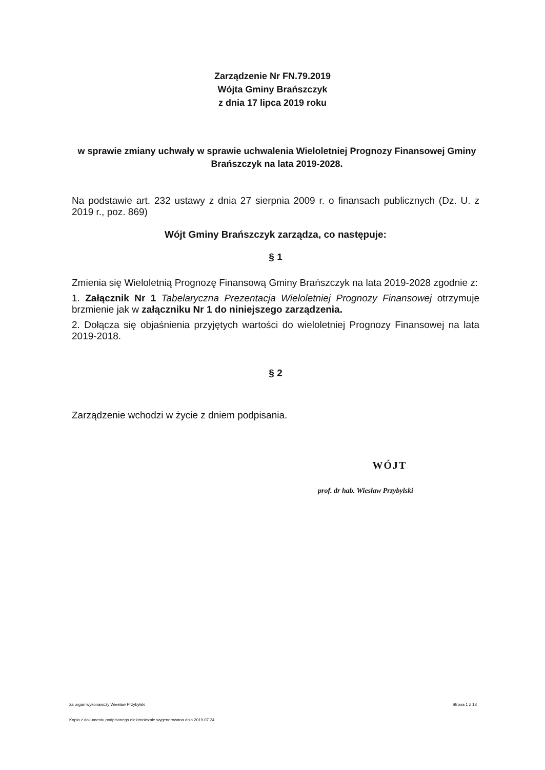Zarządzenie Nr FN.79.2019
Wójta Gminy Brańszczyk
z dnia 17 lipca 2019 roku
w sprawie zmiany uchwały w sprawie uchwalenia Wieloletniej Prognozy Finansowej Gminy Brańszczyk na lata 2019-2028.
Na podstawie art. 232 ustawy z dnia 27 sierpnia 2009 r. o finansach publicznych (Dz. U. z 2019 r., poz. 869)
Wójt Gminy Brańszczyk zarządza, co następuje:
§ 1
Zmienia się Wieloletnią Prognozę Finansową Gminy Brańszczyk na lata 2019-2028 zgodnie z:
1. Załącznik Nr 1 Tabelaryczna Prezentacja Wieloletniej Prognozy Finansowej otrzymuje brzmienie jak w załączniku Nr 1 do niniejszego zarządzenia.
2. Dołącza się objaśnienia przyjętych wartości do wieloletniej Prognozy Finansowej na lata 2019-2018.
§ 2
Zarządzenie wchodzi w życie z dniem podpisania.
WÓJT
prof. dr hab. Wiesław Przybylski
za organ wykonawczy Wiesław Przybylski Strona 1 z 13
Kopia z dokumentu podpisanego elektronicznie wygenerowana dnia 2019.07.24